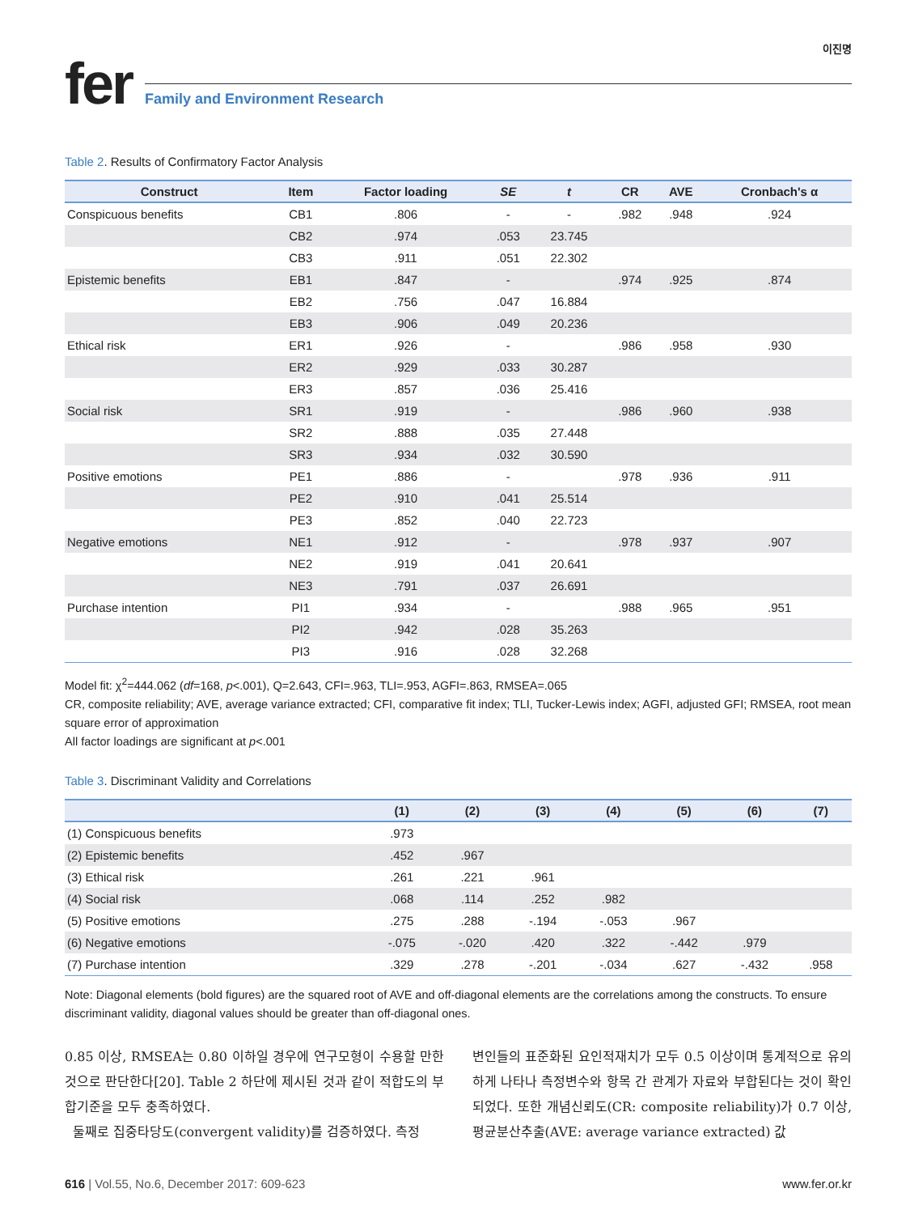이진명
fer
Family and Environment Research
Table 2. Results of Confirmatory Factor Analysis
| Construct | Item | Factor loading | SE | t | CR | AVE | Cronbach's α |
| --- | --- | --- | --- | --- | --- | --- | --- |
| Conspicuous benefits | CB1 | .806 | - | - | .982 | .948 | .924 |
| | CB2 | .974 | .053 | 23.745 | | | |
| | CB3 | .911 | .051 | 22.302 | | | |
| Epistemic benefits | EB1 | .847 | - | | .974 | .925 | .874 |
| | EB2 | .756 | .047 | 16.884 | | | |
| | EB3 | .906 | .049 | 20.236 | | | |
| Ethical risk | ER1 | .926 | - | | .986 | .958 | .930 |
| | ER2 | .929 | .033 | 30.287 | | | |
| | ER3 | .857 | .036 | 25.416 | | | |
| Social risk | SR1 | .919 | - | | .986 | .960 | .938 |
| | SR2 | .888 | .035 | 27.448 | | | |
| | SR3 | .934 | .032 | 30.590 | | | |
| Positive emotions | PE1 | .886 | - | | .978 | .936 | .911 |
| | PE2 | .910 | .041 | 25.514 | | | |
| | PE3 | .852 | .040 | 22.723 | | | |
| Negative emotions | NE1 | .912 | - | | .978 | .937 | .907 |
| | NE2 | .919 | .041 | 20.641 | | | |
| | NE3 | .791 | .037 | 26.691 | | | |
| Purchase intention | PI1 | .934 | - | | .988 | .965 | .951 |
| | PI2 | .942 | .028 | 35.263 | | | |
| | PI3 | .916 | .028 | 32.268 | | | |
Model fit: χ<sup>2</sup>=444.062 (df=168, p<.001), Q=2.643, CFI=.963, TLI=.953, AGFI=.863, RMSEA=.065
CR, composite reliability; AVE, average variance extracted; CFI, comparative fit index; TLI, Tucker-Lewis index; AGFI, adjusted GFI; RMSEA, root mean square error of approximation
All factor loadings are significant at p<.001
Table 3. Discriminant Validity and Correlations
| | (1) | (2) | (3) | (4) | (5) | (6) | (7) |
| --- | --- | --- | --- | --- | --- | --- | --- |
| (1) Conspicuous benefits | .973 | | | | | | |
| (2) Epistemic benefits | .452 | .967 | | | | | |
| (3) Ethical risk | .261 | .221 | .961 | | | | |
| (4) Social risk | .068 | .114 | .252 | .982 | | | |
| (5) Positive emotions | .275 | .288 | -.194 | -.053 | .967 | | |
| (6) Negative emotions | -.075 | -.020 | .420 | .322 | -.442 | .979 | |
| (7) Purchase intention | .329 | .278 | -.201 | -.034 | .627 | -.432 | .958 |
Note: Diagonal elements (bold figures) are the squared root of AVE and off-diagonal elements are the correlations among the constructs. To ensure discriminant validity, diagonal values should be greater than off-diagonal ones.
0.85 이상, RMSEA는 0.80 이하일 경우에 연구모형이 수용할 만한 것으로 판단한다[20]. Table 2 하단에 제시된 것과 같이 적합도의 부합기준을 모두 충족하였다.
둘째로 집중타당도(convergent validity)를 검증하였다. 측정
변인들의 표준화된 요인적재치가 모두 0.5 이상이며 통계적으로 유의하게 나타나 측정변수와 항목 간 관계가 자료와 부합된다는 것이 확인되었다. 또한 개념신뢰도(CR: composite reliability)가 0.7 이상, 평균분산추출(AVE: average variance extracted) 값
616 | Vol.55, No.6, December 2017: 609-623 www.fer.or.kr